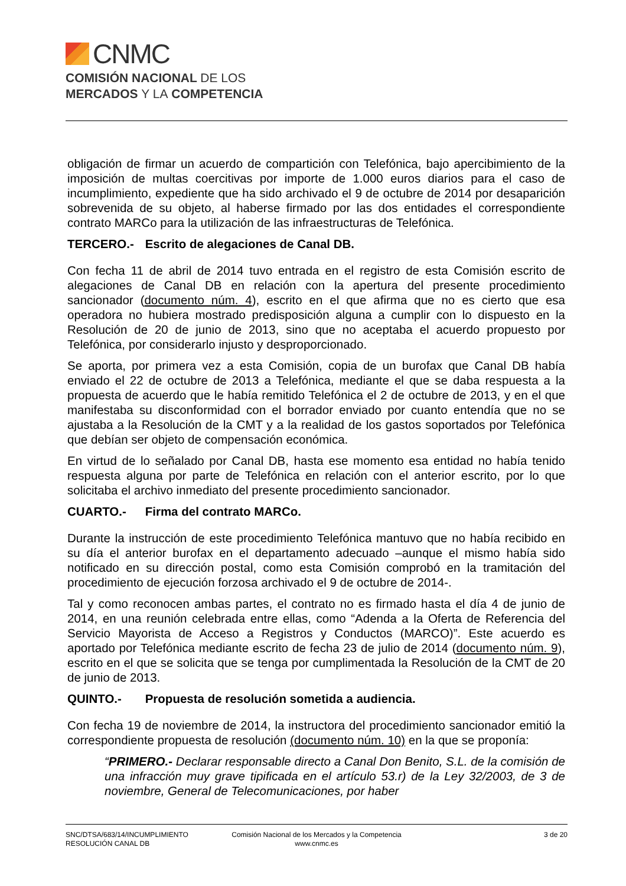CNMC
COMISIÓN NACIONAL DE LOS
MERCADOS Y LA COMPETENCIA
obligación de firmar un acuerdo de compartición con Telefónica, bajo apercibimiento de la imposición de multas coercitivas por importe de 1.000 euros diarios para el caso de incumplimiento, expediente que ha sido archivado el 9 de octubre de 2014 por desaparición sobrevenida de su objeto, al haberse firmado por las dos entidades el correspondiente contrato MARCo para la utilización de las infraestructuras de Telefónica.
TERCERO.- Escrito de alegaciones de Canal DB.
Con fecha 11 de abril de 2014 tuvo entrada en el registro de esta Comisión escrito de alegaciones de Canal DB en relación con la apertura del presente procedimiento sancionador (documento núm. 4), escrito en el que afirma que no es cierto que esa operadora no hubiera mostrado predisposición alguna a cumplir con lo dispuesto en la Resolución de 20 de junio de 2013, sino que no aceptaba el acuerdo propuesto por Telefónica, por considerarlo injusto y desproporcionado.
Se aporta, por primera vez a esta Comisión, copia de un burofax que Canal DB había enviado el 22 de octubre de 2013 a Telefónica, mediante el que se daba respuesta a la propuesta de acuerdo que le había remitido Telefónica el 2 de octubre de 2013, y en el que manifestaba su disconformidad con el borrador enviado por cuanto entendía que no se ajustaba a la Resolución de la CMT y a la realidad de los gastos soportados por Telefónica que debían ser objeto de compensación económica.
En virtud de lo señalado por Canal DB, hasta ese momento esa entidad no había tenido respuesta alguna por parte de Telefónica en relación con el anterior escrito, por lo que solicitaba el archivo inmediato del presente procedimiento sancionador.
CUARTO.- Firma del contrato MARCo.
Durante la instrucción de este procedimiento Telefónica mantuvo que no había recibido en su día el anterior burofax en el departamento adecuado –aunque el mismo había sido notificado en su dirección postal, como esta Comisión comprobó en la tramitación del procedimiento de ejecución forzosa archivado el 9 de octubre de 2014-.
Tal y como reconocen ambas partes, el contrato no es firmado hasta el día 4 de junio de 2014, en una reunión celebrada entre ellas, como “Adenda a la Oferta de Referencia del Servicio Mayorista de Acceso a Registros y Conductos (MARCO)”. Este acuerdo es aportado por Telefónica mediante escrito de fecha 23 de julio de 2014 (documento núm. 9), escrito en el que se solicita que se tenga por cumplimentada la Resolución de la CMT de 20 de junio de 2013.
QUINTO.- Propuesta de resolución sometida a audiencia.
Con fecha 19 de noviembre de 2014, la instructora del procedimiento sancionador emitió la correspondiente propuesta de resolución (documento núm. 10) en la que se proponía:
“PRIMERO.- Declarar responsable directo a Canal Don Benito, S.L. de la comisión de una infracción muy grave tipificada en el artículo 53.r) de la Ley 32/2003, de 3 de noviembre, General de Telecomunicaciones, por haber
SNC/DTSA/683/14/INCUMPLIMIENTO
RESOLUCIÓN CANAL DB
Comisión Nacional de los Mercados y la Competencia
www.cnmc.es
3 de 20